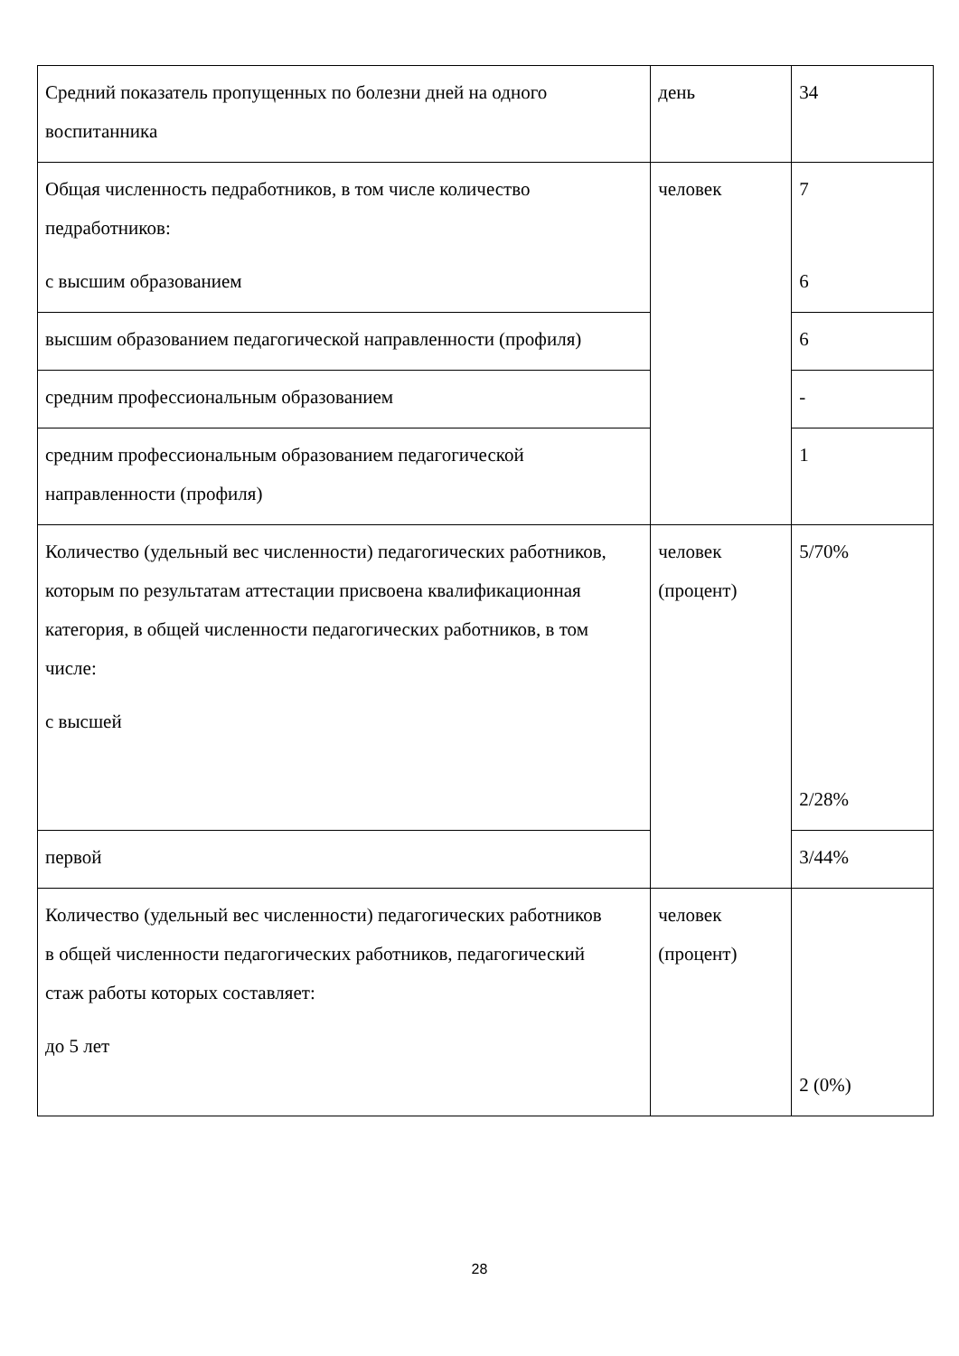| Средний показатель пропущенных по болезни дней на одного воспитанника | день | 34 |
| Общая численность педработников, в том числе количество педработников: с высшим образованием | человек | 7 6 |
| высшим образованием педагогической направленности (профиля) | | 6 |
| средним профессиональным образованием | | - |
| средним профессиональным образованием педагогической направленности (профиля) | | 1 |
| Количество (удельный вес численности) педагогических работников, которым по результатам аттестации присвоена квалификационная категория, в общей численности педагогических работников, в том числе: с высшей | человек (процент) | 5/70% 2/28% |
| первой | | 3/44% |
| Количество (удельный вес численности) педагогических работников в общей численности педагогических работников, педагогический стаж работы которых составляет: до 5 лет | человек (процент) | 2 (0%) |
28